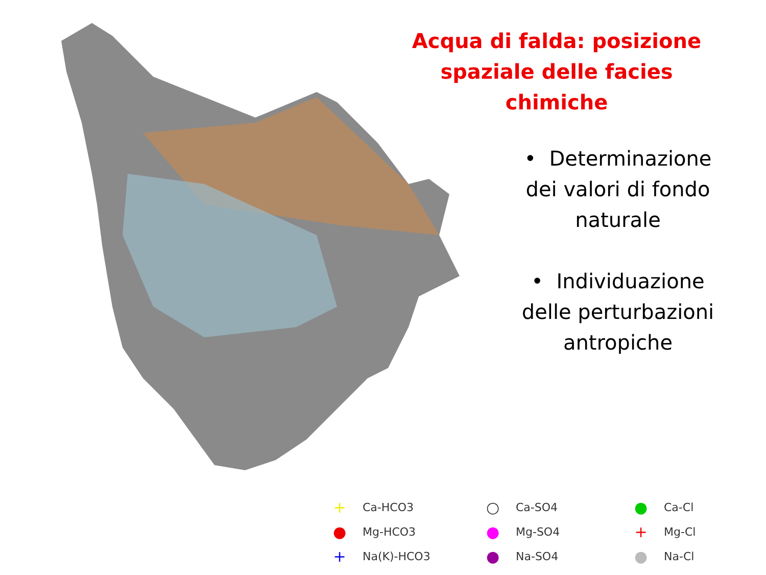Acqua di falda: posizione spaziale delle facies chimiche
• Determinazione dei valori di fondo naturale
• Individuazione delle perturbazioni antropiche
+ Ca-HCO3
○ Ca-SO4
● Ca-Cl
● Mg-HCO3
● Mg-SO4
+ Mg-Cl
+ Na(K)-HCO3
● Na-SO4
● Na-Cl